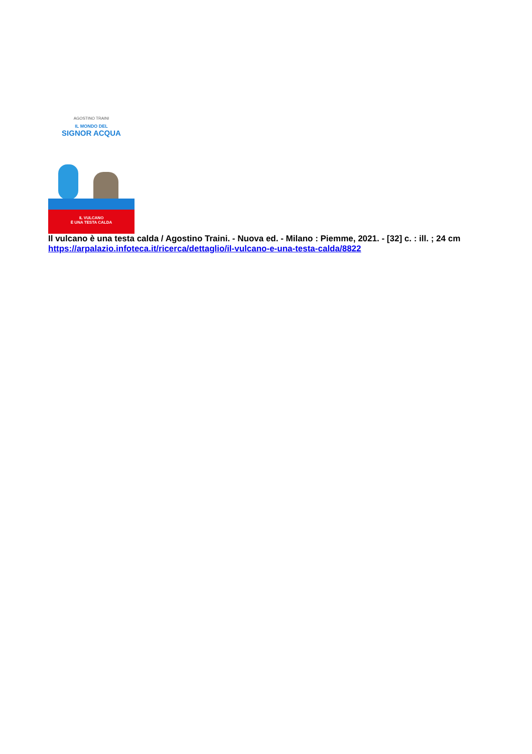AGOSTINO TRAINI
IL MONDO DEL
SIGNOR ACQUA
IL VULCANO
È UNA TESTA CALDA
Il vulcano è una testa calda / Agostino Traini. - Nuova ed. - Milano : Piemme, 2021. - [32] c. : ill. ; 24 cm
https://arpalazio.infoteca.it/ricerca/dettaglio/il-vulcano-e-una-testa-calda/8822